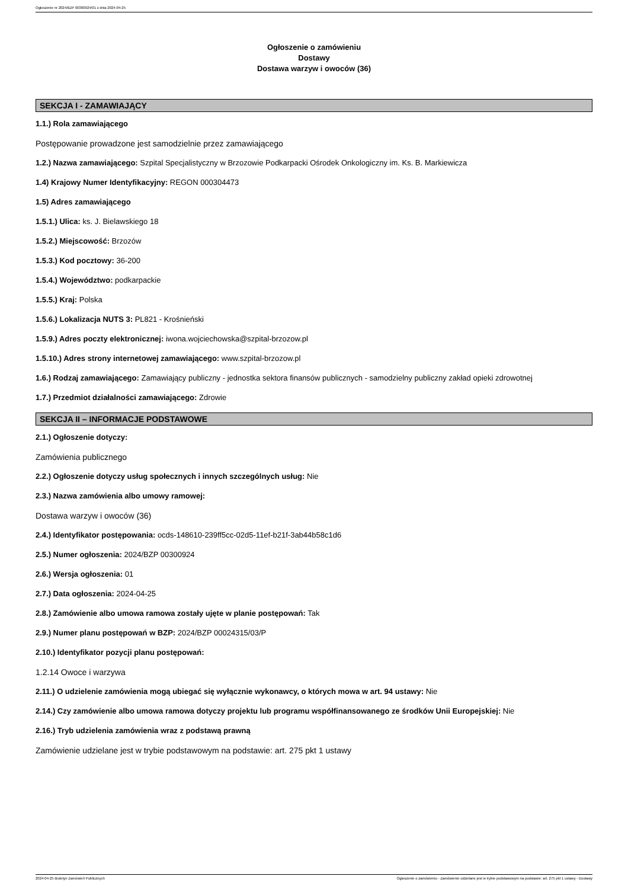Ogłoszenie nr 2024/BZP 00300924/01 z dnia 2024-04-25
Ogłoszenie o zamówieniu
Dostawy
Dostawa warzyw i owoców (36)
SEKCJA I - ZAMAWIAJĄCY
1.1.) Rola zamawiającego
Postępowanie prowadzone jest samodzielnie przez zamawiającego
1.2.) Nazwa zamawiającego: Szpital Specjalistyczny w Brzozowie Podkarpacki Ośrodek Onkologiczny im. Ks. B. Markiewicza
1.4) Krajowy Numer Identyfikacyjny: REGON 000304473
1.5) Adres zamawiającego
1.5.1.) Ulica: ks. J. Bielawskiego 18
1.5.2.) Miejscowość: Brzozów
1.5.3.) Kod pocztowy: 36-200
1.5.4.) Województwo: podkarpackie
1.5.5.) Kraj: Polska
1.5.6.) Lokalizacja NUTS 3: PL821 - Krośnieński
1.5.9.) Adres poczty elektronicznej: iwona.wojciechowska@szpital-brzozow.pl
1.5.10.) Adres strony internetowej zamawiającego: www.szpital-brzozow.pl
1.6.) Rodzaj zamawiającego: Zamawiający publiczny - jednostka sektora finansów publicznych - samodzielny publiczny zakład opieki zdrowotnej
1.7.) Przedmiot działalności zamawiającego: Zdrowie
SEKCJA II – INFORMACJE PODSTAWOWE
2.1.) Ogłoszenie dotyczy:
Zamówienia publicznego
2.2.) Ogłoszenie dotyczy usług społecznych i innych szczególnych usług: Nie
2.3.) Nazwa zamówienia albo umowy ramowej:
Dostawa warzyw i owoców (36)
2.4.) Identyfikator postępowania: ocds-148610-239ff5cc-02d5-11ef-b21f-3ab44b58c1d6
2.5.) Numer ogłoszenia: 2024/BZP 00300924
2.6.) Wersja ogłoszenia: 01
2.7.) Data ogłoszenia: 2024-04-25
2.8.) Zamówienie albo umowa ramowa zostały ujęte w planie postępowań: Tak
2.9.) Numer planu postępowań w BZP: 2024/BZP 00024315/03/P
2.10.) Identyfikator pozycji planu postępowań:
1.2.14 Owoce i warzywa
2.11.) O udzielenie zamówienia mogą ubiegać się wyłącznie wykonawcy, o których mowa w art. 94 ustawy: Nie
2.14.) Czy zamówienie albo umowa ramowa dotyczy projektu lub programu współfinansowanego ze środków Unii Europejskiej: Nie
2.16.) Tryb udzielenia zamówienia wraz z podstawą prawną
Zamówienie udzielane jest w trybie podstawowym na podstawie: art. 275 pkt 1 ustawy
2024-04-25 Biuletyn Zamówień Publicznych Ogłoszenie o zamówieniu - Zamówienie udzielane jest w trybie podstawowym na podstawie: art. 275 pkt 1 ustawy - Dostawy